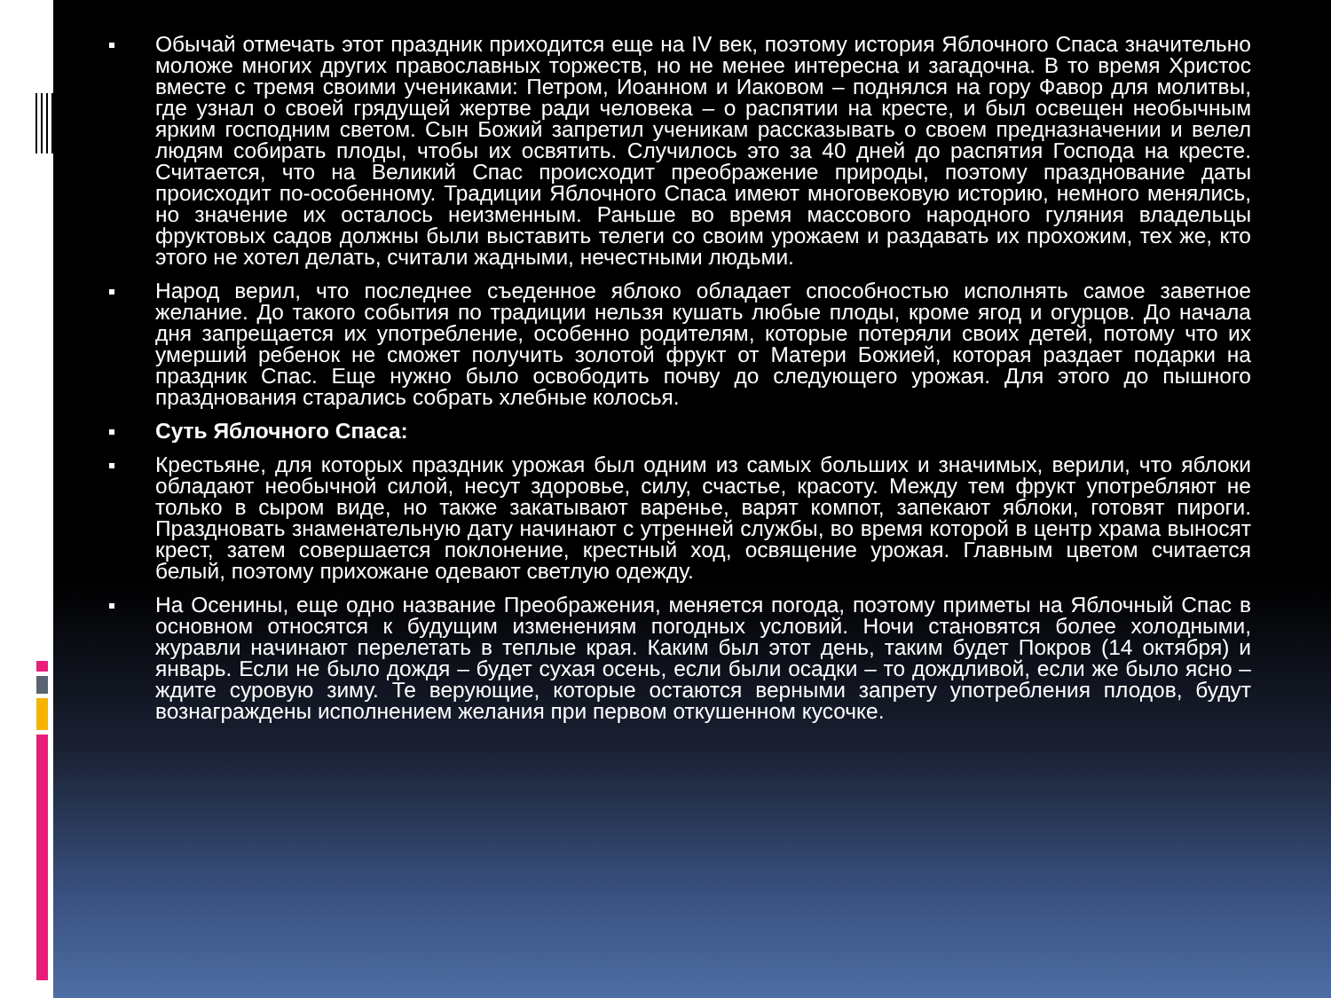Обычай отмечать этот праздник приходится еще на IV век, поэтому история Яблочного Спаса значительно моложе многих других православных торжеств, но не менее интересна и загадочна. В то время Христос вместе с тремя своими учениками: Петром, Иоанном и Иаковом – поднялся на гору Фавор для молитвы, где узнал о своей грядущей жертве ради человека – о распятии на кресте, и был освещен необычным ярким господним светом. Сын Божий запретил ученикам рассказывать о своем предназначении и велел людям собирать плоды, чтобы их освятить. Случилось это за 40 дней до распятия Господа на кресте. Считается, что на Великий Спас происходит преображение природы, поэтому празднование даты происходит по-особенному. Традиции Яблочного Спаса имеют многовековую историю, немного менялись, но значение их осталось неизменным. Раньше во время массового народного гуляния владельцы фруктовых садов должны были выставить телеги со своим урожаем и раздавать их прохожим, тех же, кто этого не хотел делать, считали жадными, нечестными людьми.
Народ верил, что последнее съеденное яблоко обладает способностью исполнять самое заветное желание. До такого события по традиции нельзя кушать любые плоды, кроме ягод и огурцов. До начала дня запрещается их употребление, особенно родителям, которые потеряли своих детей, потому что их умерший ребенок не сможет получить золотой фрукт от Матери Божией, которая раздает подарки на праздник Спас. Еще нужно было освободить почву до следующего урожая. Для этого до пышного празднования старались собрать хлебные колосья.
Суть Яблочного Спаса:
Крестьяне, для которых праздник урожая был одним из самых больших и значимых, верили, что яблоки обладают необычной силой, несут здоровье, силу, счастье, красоту. Между тем фрукт употребляют не только в сыром виде, но также закатывают варенье, варят компот, запекают яблоки, готовят пироги. Праздновать знаменательную дату начинают с утренней службы, во время которой в центр храма выносят крест, затем совершается поклонение, крестный ход, освящение урожая. Главным цветом считается белый, поэтому прихожане одевают светлую одежду.
На Осенины, еще одно название Преображения, меняется погода, поэтому приметы на Яблочный Спас в основном относятся к будущим изменениям погодных условий. Ночи становятся более холодными, журавли начинают перелетать в теплые края. Каким был этот день, таким будет Покров (14 октября) и январь. Если не было дождя – будет сухая осень, если были осадки – то дождливой, если же было ясно – ждите суровую зиму. Те верующие, которые остаются верными запрету употребления плодов, будут вознаграждены исполнением желания при первом откушенном кусочке.